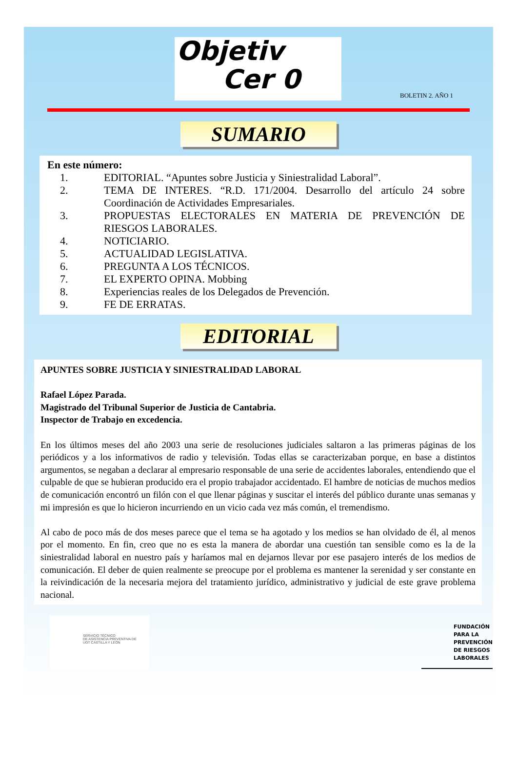Objetiv
Cer 0
BOLETIN 2. AÑO 1
SUMARIO
En este número:
1. EDITORIAL. “Apuntes sobre Justicia y Siniestralidad Laboral”.
2. TEMA DE INTERES. “R.D. 171/2004. Desarrollo del artículo 24 sobre Coordinación de Actividades Empresariales.
3. PROPUESTAS ELECTORALES EN MATERIA DE PREVENCIÓN DE RIESGOS LABORALES.
4. NOTICIARIO.
5. ACTUALIDAD LEGISLATIVA.
6. PREGUNTA A LOS TÉCNICOS.
7. EL EXPERTO OPINA. Mobbing
8. Experiencias reales de los Delegados de Prevención.
9. FE DE ERRATAS.
EDITORIAL
APUNTES SOBRE JUSTICIA Y SINIESTRALIDAD LABORAL
Rafael López Parada.
Magistrado del Tribunal Superior de Justicia de Cantabria.
Inspector de Trabajo en excedencia.
En los últimos meses del año 2003 una serie de resoluciones judiciales saltaron a las primeras páginas de los periódicos y a los informativos de radio y televisión. Todas ellas se caracterizaban porque, en base a distintos argumentos, se negaban a declarar al empresario responsable de una serie de accidentes laborales, entendiendo que el culpable de que se hubieran producido era el propio trabajador accidentado. El hambre de noticias de muchos medios de comunicación encontró un filón con el que llenar páginas y suscitar el interés del público durante unas semanas y mi impresión es que lo hicieron incurriendo en un vicio cada vez más común, el tremendismo.
Al cabo de poco más de dos meses parece que el tema se ha agotado y los medios se han olvidado de él, al menos por el momento. En fin, creo que no es esta la manera de abordar una cuestión tan sensible como es la de la siniestralidad laboral en nuestro país y haríamos mal en dejarnos llevar por ese pasajero interés de los medios de comunicación. El deber de quien realmente se preocupe por el problema es mantener la serenidad y ser constante en la reivindicación de la necesaria mejora del tratamiento jurídico, administrativo y judicial de este grave problema nacional.
SERVICIO TÉCNICO
DE ASISTENCIA PREVENTIVA DE
UGT CASTILLA Y LEÓN
FUNDACIÓN
PARA LA
PREVENCIÓN
DE RIESGOS
LABORALES